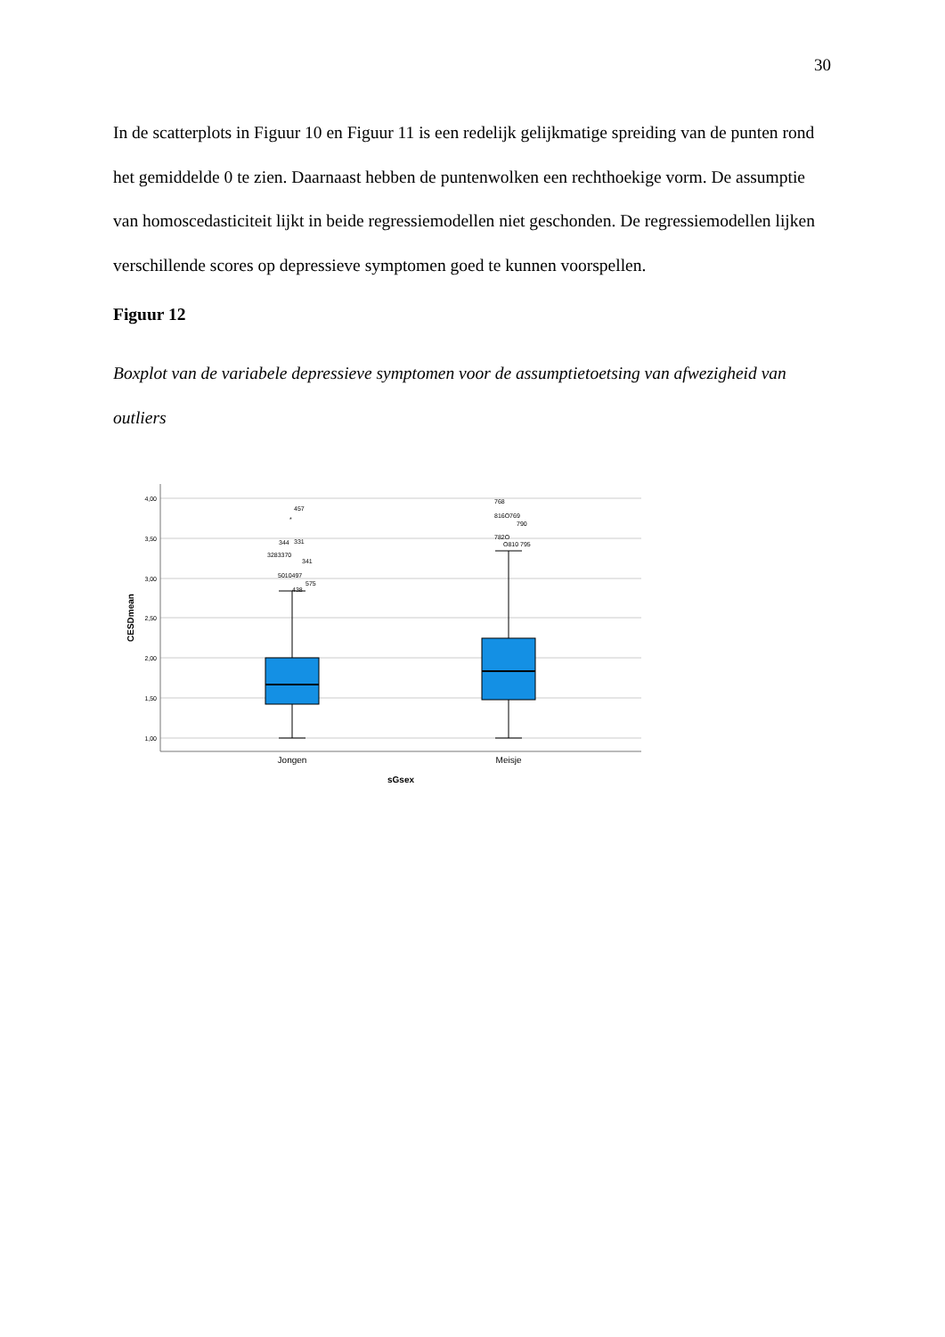30
In de scatterplots in Figuur 10 en Figuur 11 is een redelijk gelijkmatige spreiding van de punten rond het gemiddelde 0 te zien. Daarnaast hebben de puntenwolken een rechthoekige vorm. De assumptie van homoscedasticiteit lijkt in beide regressiemodellen niet geschonden. De regressiemodellen lijken verschillende scores op depressieve symptomen goed te kunnen voorspellen.
Figuur 12
Boxplot van de variabele depressieve symptomen voor de assumptietoetsing van afwezigheid van outliers
4,00
3,50
3,00
2,50
2,00
1,50
1,00
457
*
344
331
3283370
341
5010497
575
438
768
816O769
790
782O
O810 795
Jongen
Meisje
sGsex
CESDmean